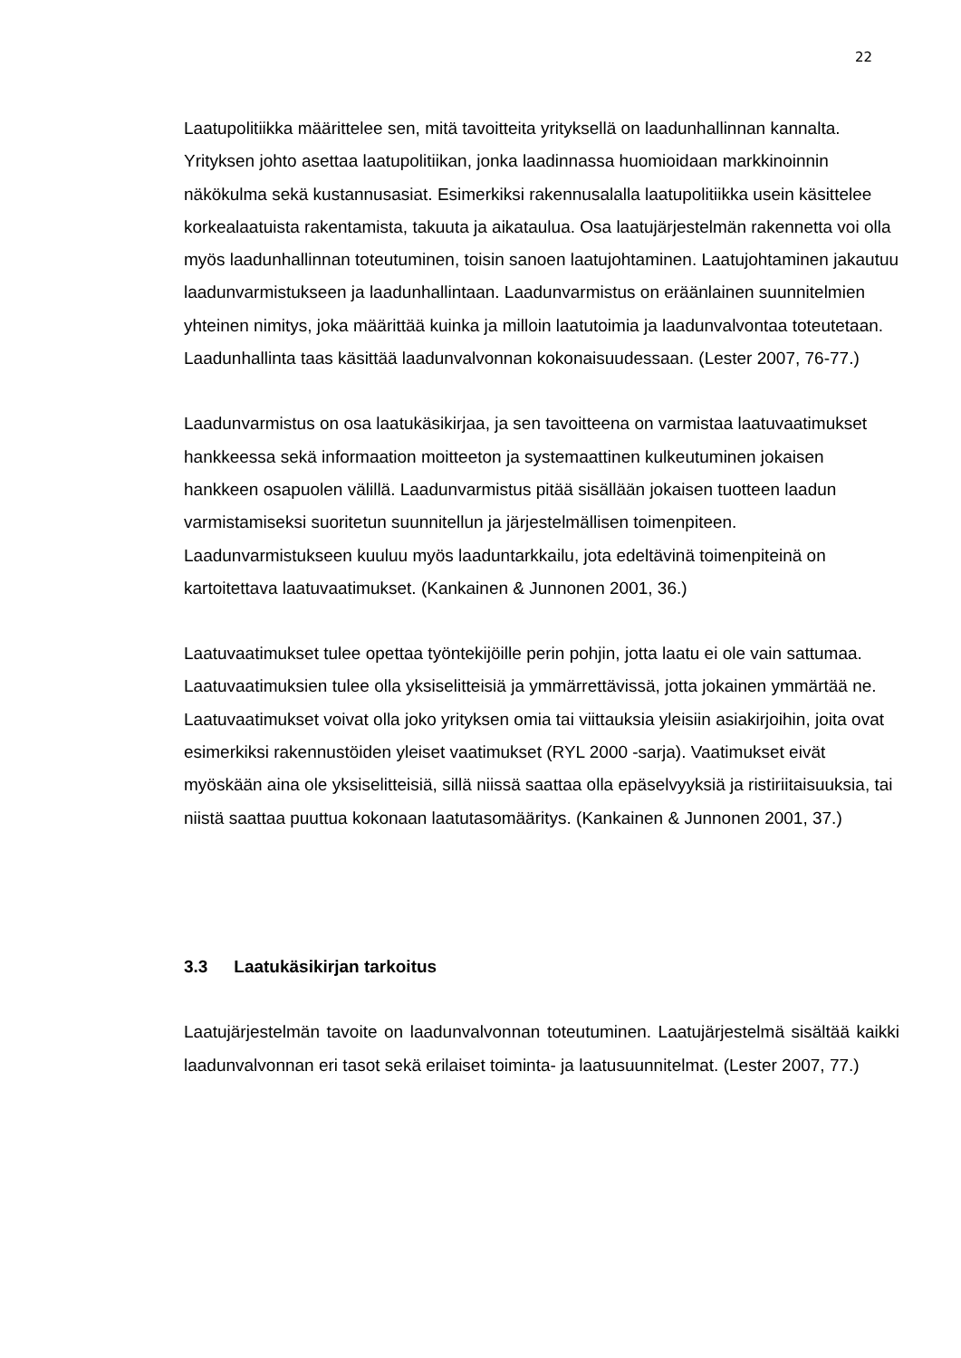22
Laatupolitiikka määrittelee sen, mitä tavoitteita yrityksellä on laadunhallinnan kannalta. Yrityksen johto asettaa laatupolitiikan, jonka laadinnassa huomioidaan markkinoinnin näkökulma sekä kustannusasiat. Esimerkiksi rakennusalalla laatupolitiikka usein käsittelee korkealaatuista rakentamista, takuuta ja aikataulua. Osa laatujärjestelmän rakennetta voi olla myös laadunhallinnan toteutuminen, toisin sanoen laatujohtaminen. Laatujohtaminen jakautuu laadunvarmistukseen ja laadunhallintaan. Laadunvarmistus on eräänlainen suunnitelmien yhteinen nimitys, joka määrittää kuinka ja milloin laatutoimia ja laadunvalvontaa toteutetaan. Laadunhallinta taas käsittää laadunvalvonnan kokonaisuudessaan. (Lester 2007, 76-77.)
Laadunvarmistus on osa laatukäsikirjaa, ja sen tavoitteena on varmistaa laatuvaatimukset hankkeessa sekä informaation moitteeton ja systemaattinen kulkeutuminen jokaisen hankkeen osapuolen välillä. Laadunvarmistus pitää sisällään jokaisen tuotteen laadun varmistamiseksi suoritetun suunnitellun ja järjestelmällisen toimenpiteen. Laadunvarmistukseen kuuluu myös laaduntarkkailu, jota edeltävinä toimenpiteinä on kartoitettava laatuvaatimukset. (Kankainen & Junnonen 2001, 36.)
Laatuvaatimukset tulee opettaa työntekijöille perin pohjin, jotta laatu ei ole vain sattumaa. Laatuvaatimuksien tulee olla yksiselitteisiä ja ymmärrettävissä, jotta jokainen ymmärtää ne. Laatuvaatimukset voivat olla joko yrityksen omia tai viittauksia yleisiin asiakirjoihin, joita ovat esimerkiksi rakennustöiden yleiset vaatimukset (RYL 2000 -sarja). Vaatimukset eivät myöskään aina ole yksiselitteisiä, sillä niissä saattaa olla epäselvyyksiä ja ristiriitaisuuksia, tai niistä saattaa puuttua kokonaan laatutasomääritys. (Kankainen & Junnonen 2001, 37.)
3.3 Laatukäsikirjan tarkoitus
Laatujärjestelmän tavoite on laadunvalvonnan toteutuminen. Laatujärjestelmä sisältää kaikki laadunvalvonnan eri tasot sekä erilaiset toiminta- ja laatusuunnitelmat. (Lester 2007, 77.)